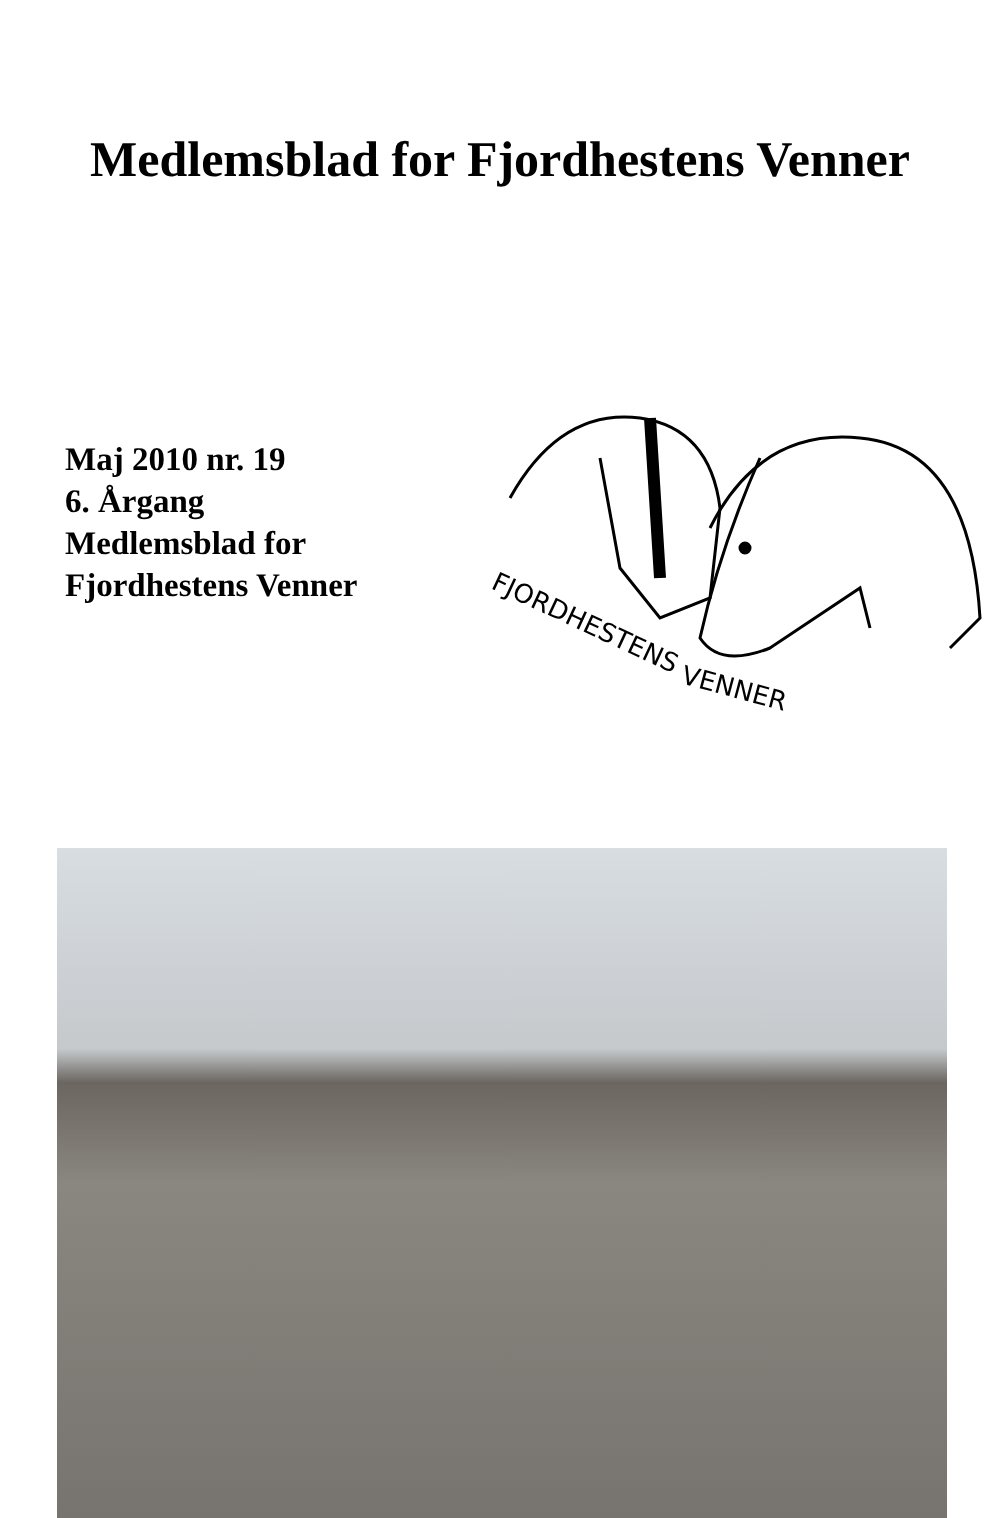Medlemsblad for Fjordhestens Venner
Maj 2010 nr. 19
6. Årgang
Medlemsblad for
Fjordhestens Venner
FJORDHESTENS
VENNER